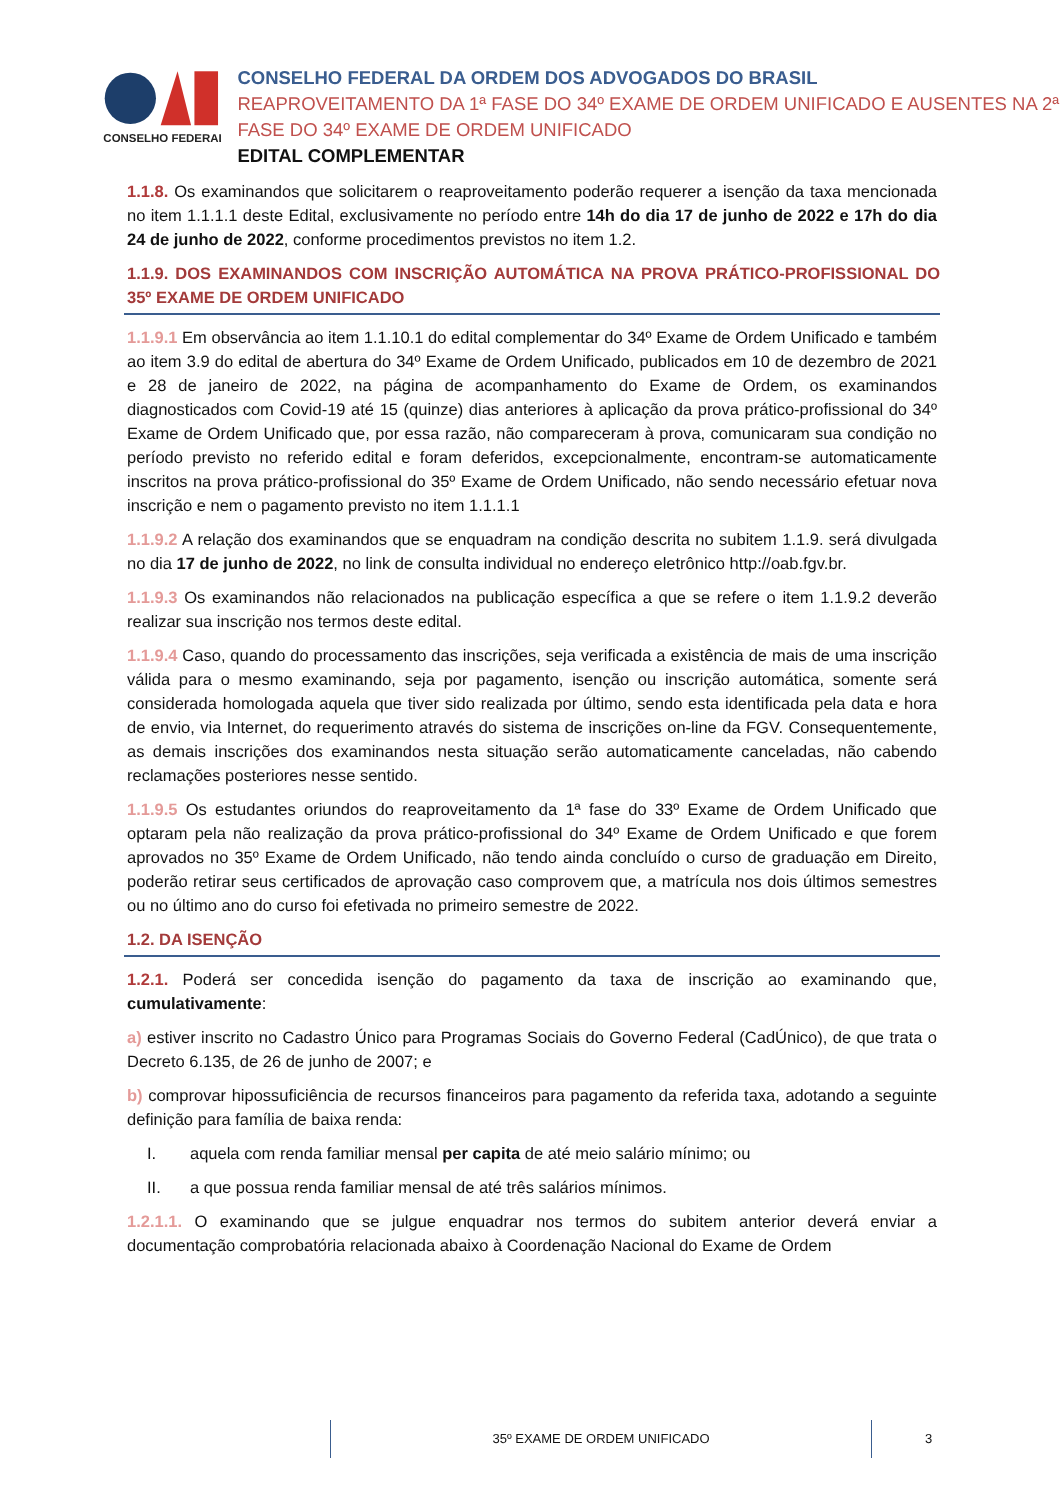CONSELHO FEDERAL
CONSELHO FEDERAL DA ORDEM DOS ADVOGADOS DO BRASIL
REAPROVEITAMENTO DA 1ª FASE DO 34º EXAME DE ORDEM UNIFICADO E AUSENTES NA 2ª FASE DO 34º EXAME DE ORDEM UNIFICADO
EDITAL COMPLEMENTAR
1.1.8. Os examinandos que solicitarem o reaproveitamento poderão requerer a isenção da taxa mencionada no item 1.1.1.1 deste Edital, exclusivamente no período entre 14h do dia 17 de junho de 2022 e 17h do dia 24 de junho de 2022, conforme procedimentos previstos no item 1.2.
1.1.9. DOS EXAMINANDOS COM INSCRIÇÃO AUTOMÁTICA NA PROVA PRÁTICO-PROFISSIONAL DO 35º EXAME DE ORDEM UNIFICADO
1.1.9.1 Em observância ao item 1.1.10.1 do edital complementar do 34º Exame de Ordem Unificado e também ao item 3.9 do edital de abertura do 34º Exame de Ordem Unificado, publicados em 10 de dezembro de 2021 e 28 de janeiro de 2022, na página de acompanhamento do Exame de Ordem, os examinandos diagnosticados com Covid-19 até 15 (quinze) dias anteriores à aplicação da prova prático-profissional do 34º Exame de Ordem Unificado que, por essa razão, não compareceram à prova, comunicaram sua condição no período previsto no referido edital e foram deferidos, excepcionalmente, encontram-se automaticamente inscritos na prova prático-profissional do 35º Exame de Ordem Unificado, não sendo necessário efetuar nova inscrição e nem o pagamento previsto no item 1.1.1.1
1.1.9.2 A relação dos examinandos que se enquadram na condição descrita no subitem 1.1.9. será divulgada no dia 17 de junho de 2022, no link de consulta individual no endereço eletrônico http://oab.fgv.br.
1.1.9.3 Os examinandos não relacionados na publicação específica a que se refere o item 1.1.9.2 deverão realizar sua inscrição nos termos deste edital.
1.1.9.4 Caso, quando do processamento das inscrições, seja verificada a existência de mais de uma inscrição válida para o mesmo examinando, seja por pagamento, isenção ou inscrição automática, somente será considerada homologada aquela que tiver sido realizada por último, sendo esta identificada pela data e hora de envio, via Internet, do requerimento através do sistema de inscrições on-line da FGV. Consequentemente, as demais inscrições dos examinandos nesta situação serão automaticamente canceladas, não cabendo reclamações posteriores nesse sentido.
1.1.9.5 Os estudantes oriundos do reaproveitamento da 1ª fase do 33º Exame de Ordem Unificado que optaram pela não realização da prova prático-profissional do 34º Exame de Ordem Unificado e que forem aprovados no 35º Exame de Ordem Unificado, não tendo ainda concluído o curso de graduação em Direito, poderão retirar seus certificados de aprovação caso comprovem que, a matrícula nos dois últimos semestres ou no último ano do curso foi efetivada no primeiro semestre de 2022.
1.2. DA ISENÇÃO
1.2.1. Poderá ser concedida isenção do pagamento da taxa de inscrição ao examinando que, cumulativamente:
a) estiver inscrito no Cadastro Único para Programas Sociais do Governo Federal (CadÚnico), de que trata o Decreto 6.135, de 26 de junho de 2007; e
b) comprovar hipossuficiência de recursos financeiros para pagamento da referida taxa, adotando a seguinte definição para família de baixa renda:
I. aquela com renda familiar mensal per capita de até meio salário mínimo; ou
II. a que possua renda familiar mensal de até três salários mínimos.
1.2.1.1. O examinando que se julgue enquadrar nos termos do subitem anterior deverá enviar a documentação comprobatória relacionada abaixo à Coordenação Nacional do Exame de Ordem
35º EXAME DE ORDEM UNIFICADO 3